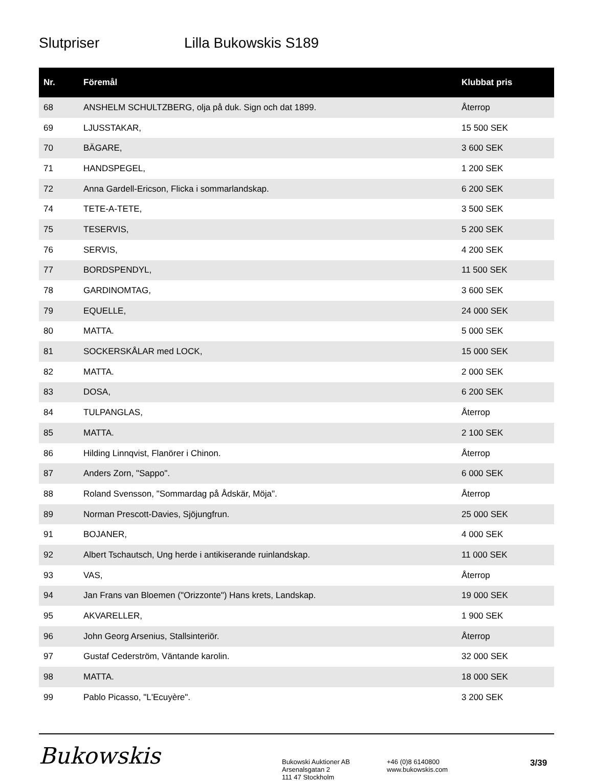Slutpriser Lilla Bukowskis S189
| Nr. | Föremål | Klubbat pris |
| --- | --- | --- |
| 68 | ANSHELM SCHULTZBERG, olja på duk. Sign och dat 1899. | Återrop |
| 69 | LJUSSTAKAR, | 15 500 SEK |
| 70 | BÄGARE, | 3 600 SEK |
| 71 | HANDSPEGEL, | 1 200 SEK |
| 72 | Anna Gardell-Ericson, Flicka i sommarlandskap. | 6 200 SEK |
| 74 | TETE-A-TETE, | 3 500 SEK |
| 75 | TESERVIS, | 5 200 SEK |
| 76 | SERVIS, | 4 200 SEK |
| 77 | BORDSPENDYL, | 11 500 SEK |
| 78 | GARDINOMTAG, | 3 600 SEK |
| 79 | EQUELLE, | 24 000 SEK |
| 80 | MATTA. | 5 000 SEK |
| 81 | SOCKERSKÅLAR med LOCK, | 15 000 SEK |
| 82 | MATTA. | 2 000 SEK |
| 83 | DOSA, | 6 200 SEK |
| 84 | TULPANGLAS, | Återrop |
| 85 | MATTA. | 2 100 SEK |
| 86 | Hilding Linnqvist, Flanörer i Chinon. | Återrop |
| 87 | Anders Zorn, "Sappo". | 6 000 SEK |
| 88 | Roland Svensson, "Sommardag på Ådskär, Möja". | Återrop |
| 89 | Norman Prescott-Davies, Sjöjungfrun. | 25 000 SEK |
| 91 | BOJANER, | 4 000 SEK |
| 92 | Albert Tschautsch, Ung herde i antikiserande ruinlandskap. | 11 000 SEK |
| 93 | VAS, | Återrop |
| 94 | Jan Frans van Bloemen ("Orizzonte") Hans krets, Landskap. | 19 000 SEK |
| 95 | AKVARELLER, | 1 900 SEK |
| 96 | John Georg Arsenius, Stallsinteriör. | Återrop |
| 97 | Gustaf Cederström, Väntande karolin. | 32 000 SEK |
| 98 | MATTA. | 18 000 SEK |
| 99 | Pablo Picasso, "L'Ecuyère". | 3 200 SEK |
Bukowskis
Bukowski Auktioner AB
Arsenalsgatan 2
111 47 Stockholm
+46 (0)8 6140800
www.bukowskis.com
3/39